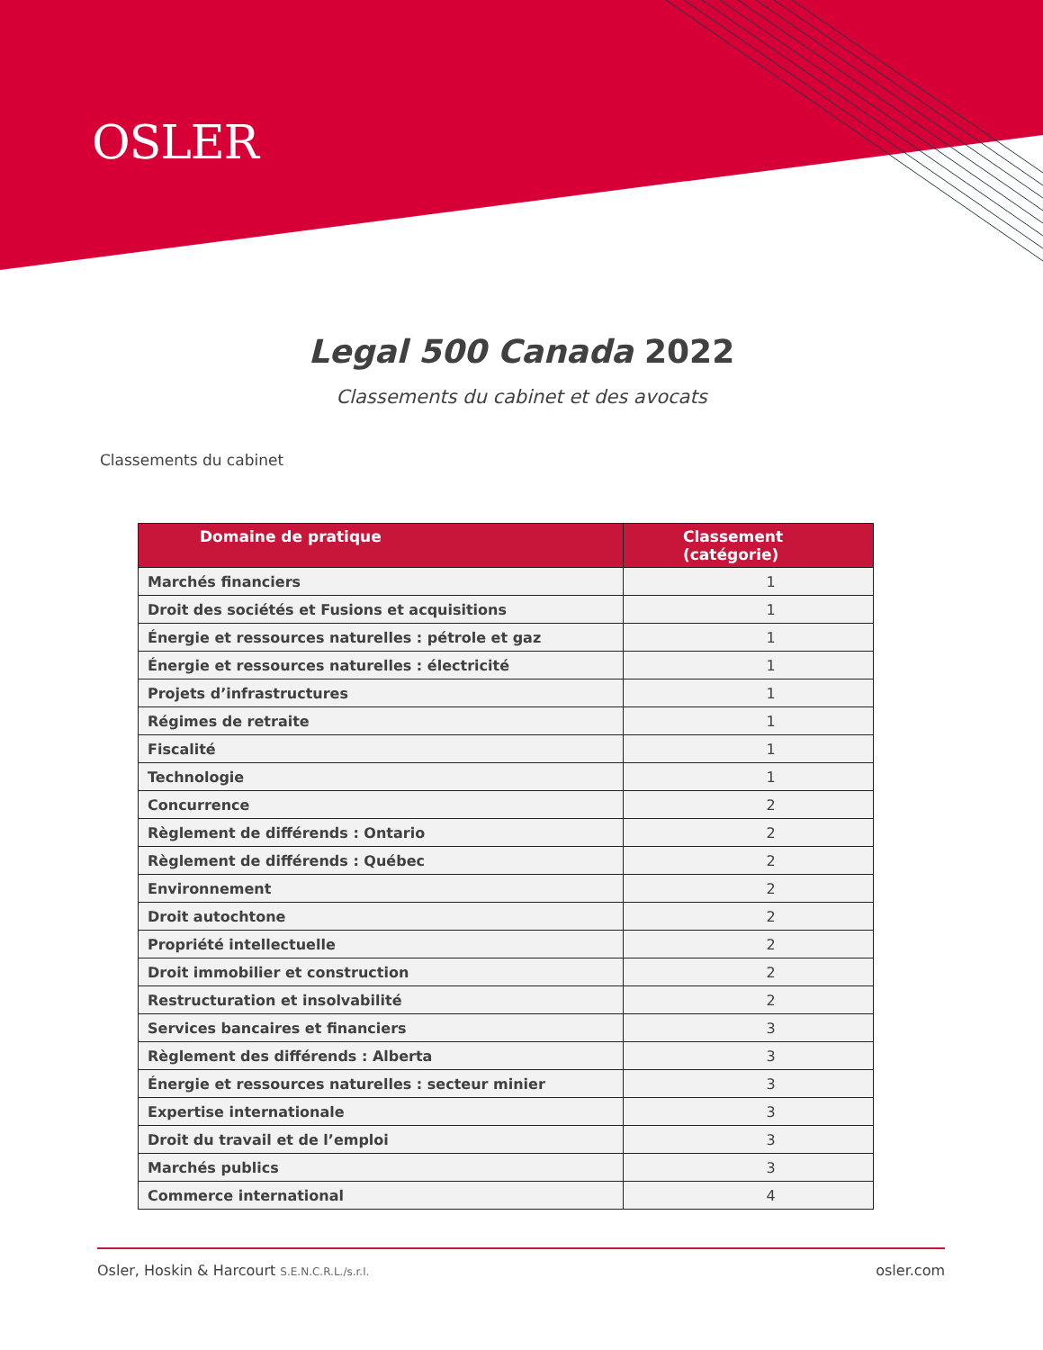OSLER
Legal 500 Canada 2022
Classements du cabinet et des avocats
Classements du cabinet
| Domaine de pratique | Classement (catégorie) |
| --- | --- |
| Marchés financiers | 1 |
| Droit des sociétés et Fusions et acquisitions | 1 |
| Énergie et ressources naturelles : pétrole et gaz | 1 |
| Énergie et ressources naturelles : électricité | 1 |
| Projets d’infrastructures | 1 |
| Régimes de retraite | 1 |
| Fiscalité | 1 |
| Technologie | 1 |
| Concurrence | 2 |
| Règlement de différends : Ontario | 2 |
| Règlement de différends : Québec | 2 |
| Environnement | 2 |
| Droit autochtone | 2 |
| Propriété intellectuelle | 2 |
| Droit immobilier et construction | 2 |
| Restructuration et insolvabilité | 2 |
| Services bancaires et financiers | 3 |
| Règlement des différends : Alberta | 3 |
| Énergie et ressources naturelles : secteur minier | 3 |
| Expertise internationale | 3 |
| Droit du travail et de l’emploi | 3 |
| Marchés publics | 3 |
| Commerce international | 4 |
Osler, Hoskin & Harcourt S.E.N.C.R.L./s.r.l. osler.com